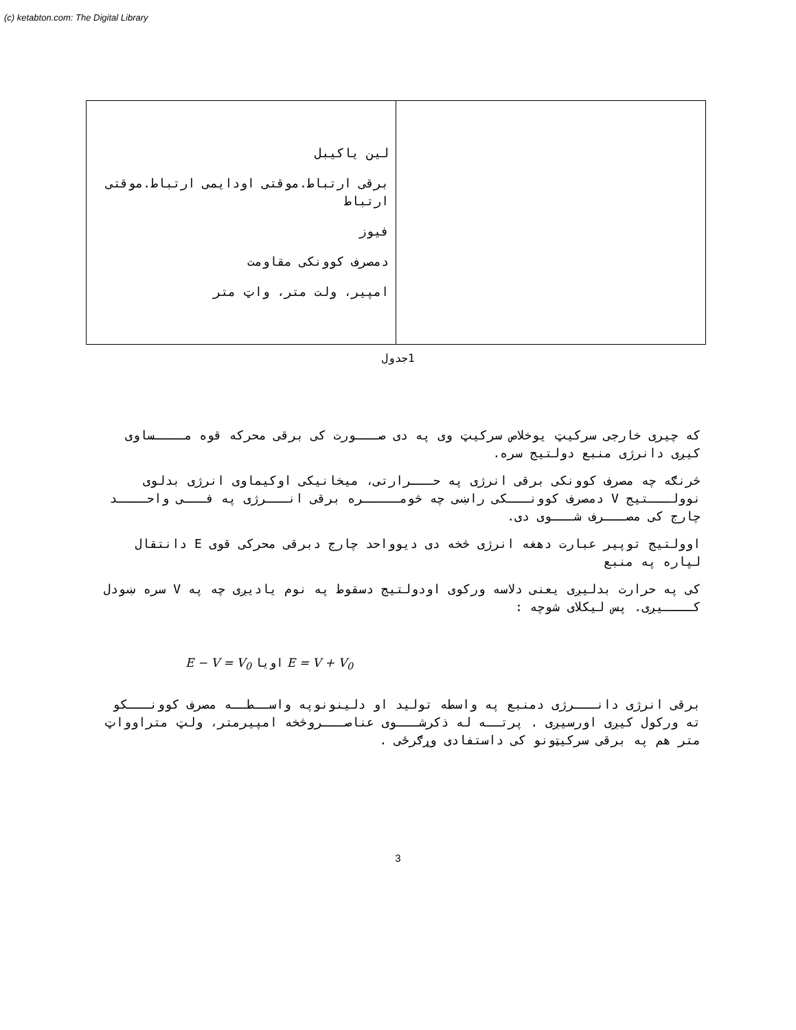(c) ketabton.com: The Digital Library
| لین یاکیبل برقی ارتباط.موقتی اودایمی ارتباط.موقتی ارتباط فیوز دمصرف کوونکی مقاومت امپیر، ولت متر، واټ متر | |
1جدول
که چیری خارجی سرکیټ یوخلاص سرکیټ وی په دی صـــورت کی برقی محرکه قوه مــــساوی کیږی دانرژی منبع دولتیج سره.
څرنګه چه مصرف کوونکی برقی انرژی په حـــرارتی، میخانیکی اوکیماوی انرژی بدلوی نوولـــتیج V دمصرف کوونـــکی راښی چه څومـــــره برقی انـــرژی په فـــی واحــــد چارج کی مصـــرف شـــوی دی.
اوولتیج توپیر عبارت دهغه انرژی څخه دی دیوواحد چارج دبرقی محرکی قوی E دانتقال لپاره په منبع
کی په حرارت بدلیږی یعنی دلاسه ورکوی اودولتیج دسقوط په نوم یادیږی چه په V سره ښودل کــــیږی. پس لیکلای شوچه :
E − V = V<sub>0</sub> اویا E = V + V<sub>0</sub>
برقی انرژی دانـــرژی دمنبع په واسطه تولید او دلینونوپه واســطــه مصرف کوونـــکو ته ورکول کیږی اورسیږی . پرتــه له ذکرشـــوی عناصـــروڅخه امپیرمتر، ولټ متراوواټ متر هم په برقی سرکیټونو کی داستفادی وړګرځی .
3